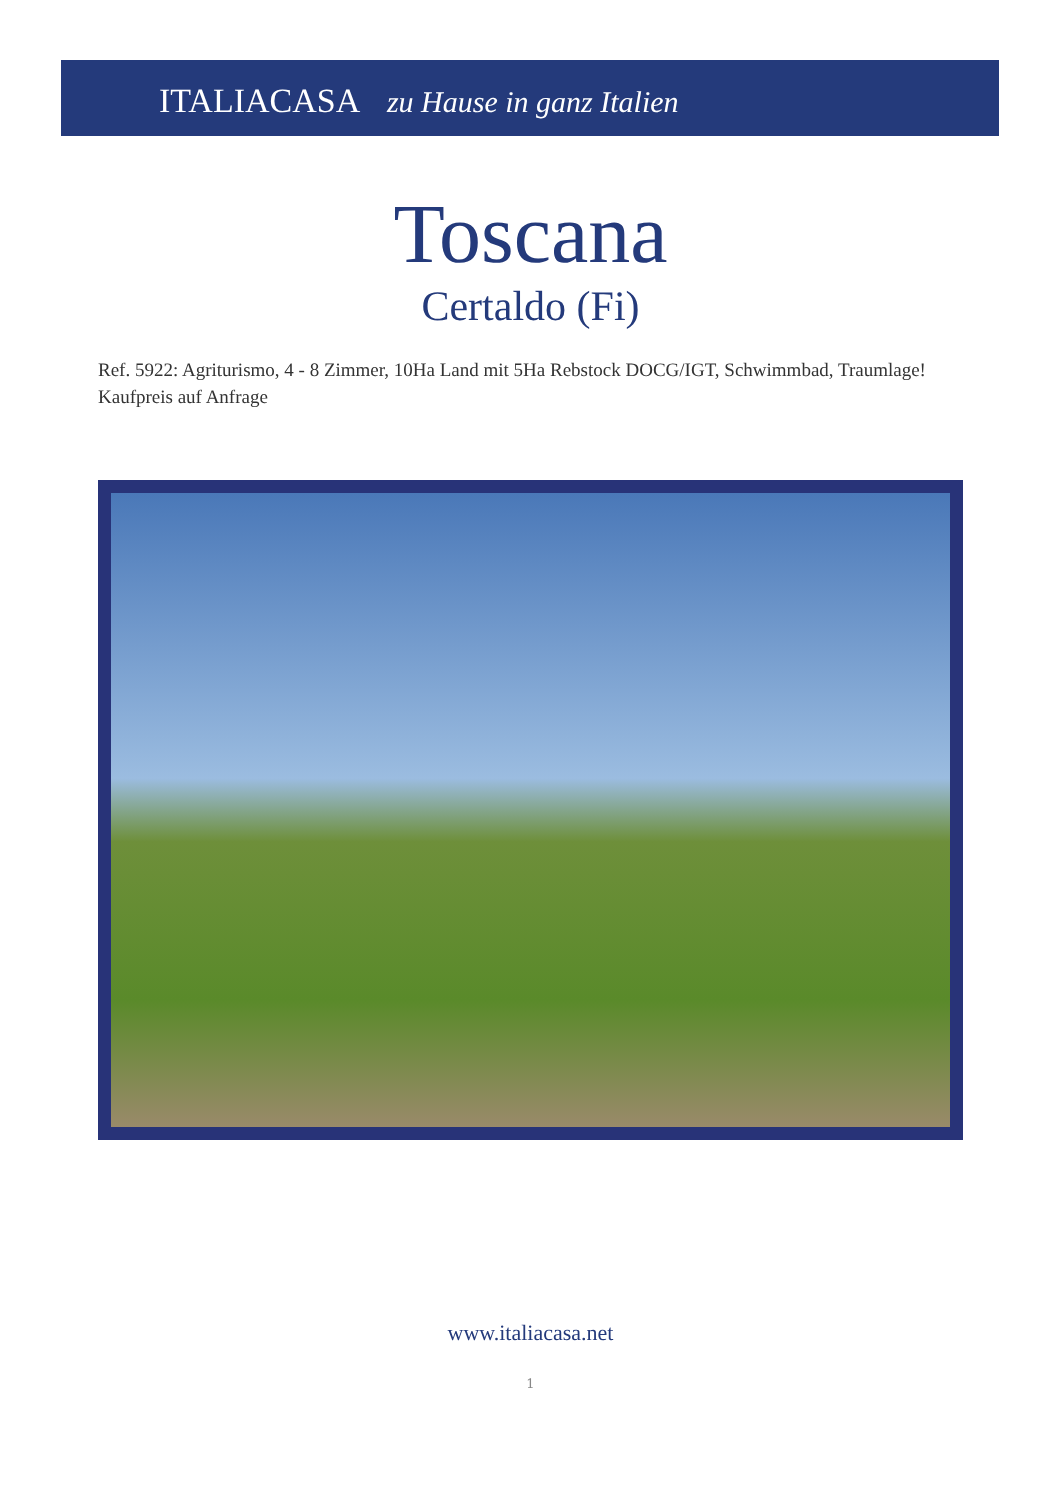ITALIACASA zu Hause in ganz Italien
Toscana
Certaldo (Fi)
Ref. 5922: Agriturismo, 4 - 8 Zimmer, 10Ha Land mit 5Ha Rebstock DOCG/IGT, Schwimmbad, Traumlage!
Kaufpreis auf Anfrage
www.italiacasa.net
1